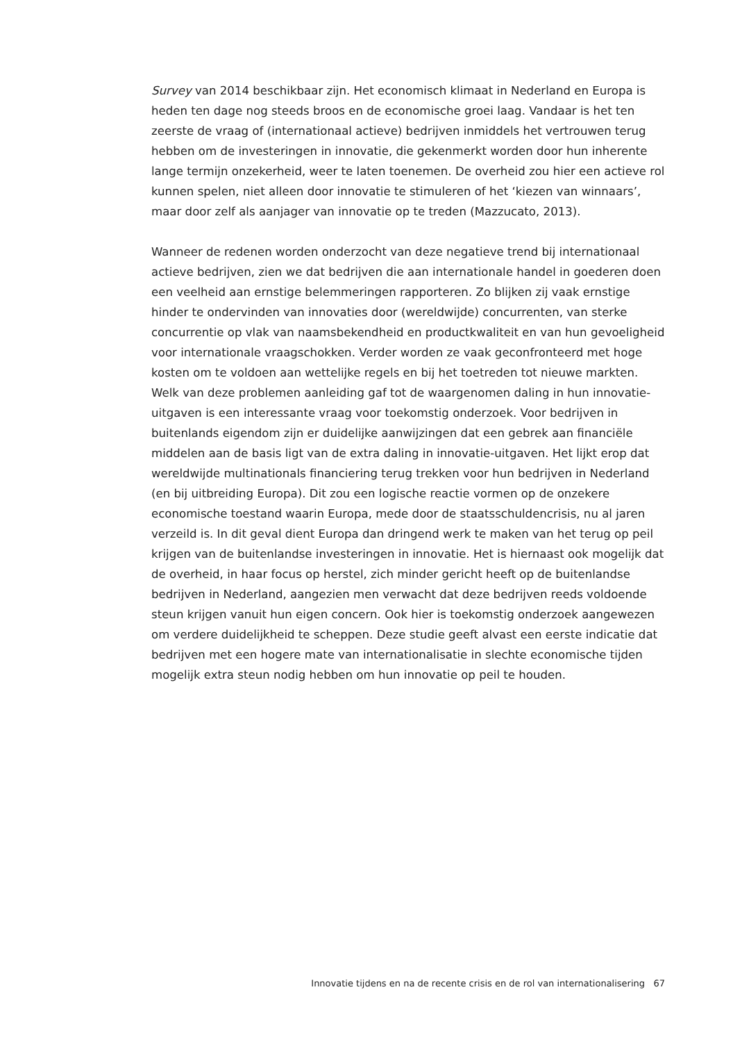Survey van 2014 beschikbaar zijn. Het economisch klimaat in Nederland en Europa is heden ten dage nog steeds broos en de economische groei laag. Vandaar is het ten zeerste de vraag of (internationaal actieve) bedrijven inmiddels het vertrouwen terug hebben om de investeringen in innovatie, die gekenmerkt worden door hun inherente lange termijn onzekerheid, weer te laten toenemen. De overheid zou hier een actieve rol kunnen spelen, niet alleen door innovatie te stimuleren of het ‘kiezen van winnaars’, maar door zelf als aanjager van innovatie op te treden (Mazzucato, 2013).
Wanneer de redenen worden onderzocht van deze negatieve trend bij inter­nationaal actieve bedrijven, zien we dat bedrijven die aan internationale handel in goederen doen een veelheid aan ernstige belemmeringen rapporteren. Zo blijken zij vaak ernstige hinder te ondervinden van innovaties door (wereldwijde) concurrenten, van sterke concurrentie op vlak van naamsbekendheid en product­kwaliteit en van hun gevoeligheid voor internationale vraagschokken. Verder worden ze vaak geconfronteerd met hoge kosten om te voldoen aan wettelijke regels en bij het toetreden tot nieuwe markten. Welk van deze problemen aanleiding gaf tot de waargenomen daling in hun innovatie-uitgaven is een interessante vraag voor toekomstig onderzoek. Voor bedrijven in buitenlands eigendom zijn er duidelijke aanwijzingen dat een gebrek aan financiële middelen aan de basis ligt van de extra daling in innovatie-uitgaven. Het lijkt erop dat wereldwijde multinationals financiering terug trekken voor hun bedrijven in Nederland (en bij uitbreiding Europa). Dit zou een logische reactie vormen op de onzekere economische toestand waarin Europa, mede door de staatsschuldencrisis, nu al jaren verzeild is. In dit geval dient Europa dan dringend werk te maken van het terug op peil krijgen van de buitenlandse investeringen in innovatie. Het is hiernaast ook mogelijk dat de overheid, in haar focus op herstel, zich minder gericht heeft op de buitenlandse bedrijven in Nederland, aangezien men verwacht dat deze bedrijven reeds voldoende steun krijgen vanuit hun eigen concern. Ook hier is toekomstig onderzoek aangewezen om verdere duidelijkheid te scheppen. Deze studie geeft alvast een eerste indicatie dat bedrijven met een hogere mate van internationalisatie in slechte economische tijden mogelijk extra steun nodig hebben om hun innovatie op peil te houden.
Innovatie tijdens en na de recente crisis en de rol van internationalisering 67